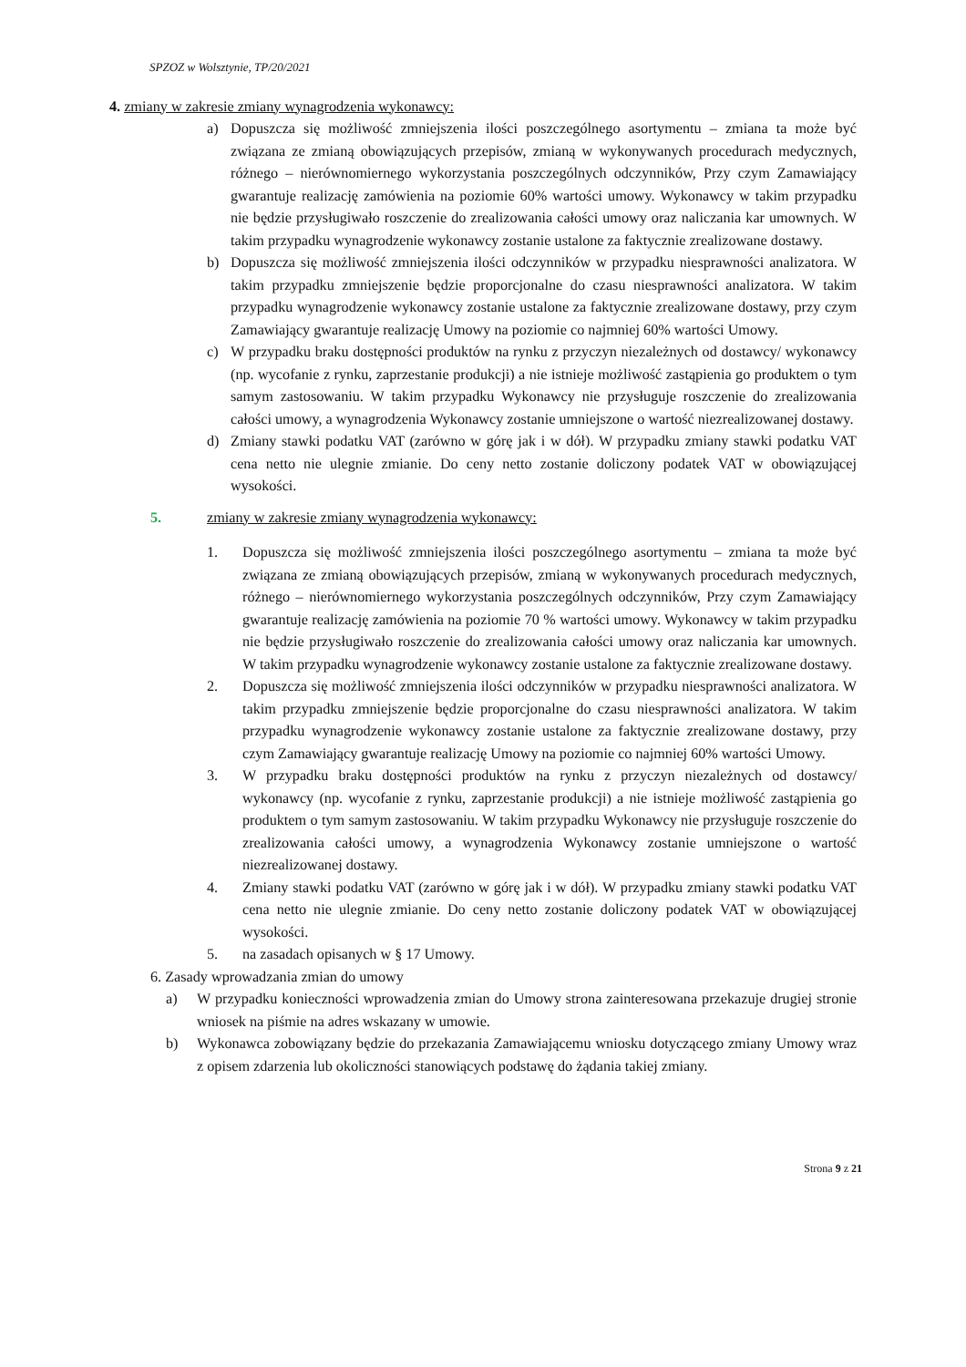SPZOZ w Wolsztynie, TP/20/2021
4. zmiany w zakresie zmiany wynagrodzenia wykonawcy:
a) Dopuszcza się możliwość zmniejszenia ilości poszczególnego asortymentu – zmiana ta może być związana ze zmianą obowiązujących przepisów, zmianą w wykonywanych procedurach medycznych, różnego – nierównomiernego wykorzystania poszczególnych odczynników, Przy czym Zamawiający gwarantuje realizację zamówienia na poziomie 60% wartości umowy. Wykonawcy w takim przypadku nie będzie przysługiwało roszczenie do zrealizowania całości umowy oraz naliczania kar umownych. W takim przypadku wynagrodzenie wykonawcy zostanie ustalone za faktycznie zrealizowane dostawy.
b) Dopuszcza się możliwość zmniejszenia ilości odczynników w przypadku niesprawności analizatora. W takim przypadku zmniejszenie będzie proporcjonalne do czasu niesprawności analizatora. W takim przypadku wynagrodzenie wykonawcy zostanie ustalone za faktycznie zrealizowane dostawy, przy czym Zamawiający gwarantuje realizację Umowy na poziomie co najmniej 60% wartości Umowy.
c) W przypadku braku dostępności produktów na rynku z przyczyn niezależnych od dostawcy/ wykonawcy (np. wycofanie z rynku, zaprzestanie produkcji) a nie istnieje możliwość zastąpienia go produktem o tym samym zastosowaniu. W takim przypadku Wykonawcy nie przysługuje roszczenie do zrealizowania całości umowy, a wynagrodzenia Wykonawcy zostanie umniejszone o wartość niezrealizowanej dostawy.
d) Zmiany stawki podatku VAT (zarówno w górę jak i w dół). W przypadku zmiany stawki podatku VAT cena netto nie ulegnie zmianie. Do ceny netto zostanie doliczony podatek VAT w obowiązującej wysokości.
5. zmiany w zakresie zmiany wynagrodzenia wykonawcy:
1. Dopuszcza się możliwość zmniejszenia ilości poszczególnego asortymentu – zmiana ta może być związana ze zmianą obowiązujących przepisów, zmianą w wykonywanych procedurach medycznych, różnego – nierównomiernego wykorzystania poszczególnych odczynników, Przy czym Zamawiający gwarantuje realizację zamówienia na poziomie 70 % wartości umowy. Wykonawcy w takim przypadku nie będzie przysługiwało roszczenie do zrealizowania całości umowy oraz naliczania kar umownych. W takim przypadku wynagrodzenie wykonawcy zostanie ustalone za faktycznie zrealizowane dostawy.
2. Dopuszcza się możliwość zmniejszenia ilości odczynników w przypadku niesprawności analizatora. W takim przypadku zmniejszenie będzie proporcjonalne do czasu niesprawności analizatora. W takim przypadku wynagrodzenie wykonawcy zostanie ustalone za faktycznie zrealizowane dostawy, przy czym Zamawiający gwarantuje realizację Umowy na poziomie co najmniej 60% wartości Umowy.
3. W przypadku braku dostępności produktów na rynku z przyczyn niezależnych od dostawcy/ wykonawcy (np. wycofanie z rynku, zaprzestanie produkcji) a nie istnieje możliwość zastąpienia go produktem o tym samym zastosowaniu. W takim przypadku Wykonawcy nie przysługuje roszczenie do zrealizowania całości umowy, a wynagrodzenia Wykonawcy zostanie umniejszone o wartość niezrealizowanej dostawy.
4. Zmiany stawki podatku VAT (zarówno w górę jak i w dół). W przypadku zmiany stawki podatku VAT cena netto nie ulegnie zmianie. Do ceny netto zostanie doliczony podatek VAT w obowiązującej wysokości.
5. na zasadach opisanych w § 17 Umowy.
6. Zasady wprowadzania zmian do umowy
a) W przypadku konieczności wprowadzenia zmian do Umowy strona zainteresowana przekazuje drugiej stronie wniosek na piśmie na adres wskazany w umowie.
b) Wykonawca zobowiązany będzie do przekazania Zamawiającemu wniosku dotyczącego zmiany Umowy wraz z opisem zdarzenia lub okoliczności stanowiących podstawę do żądania takiej zmiany.
Strona 9 z 21